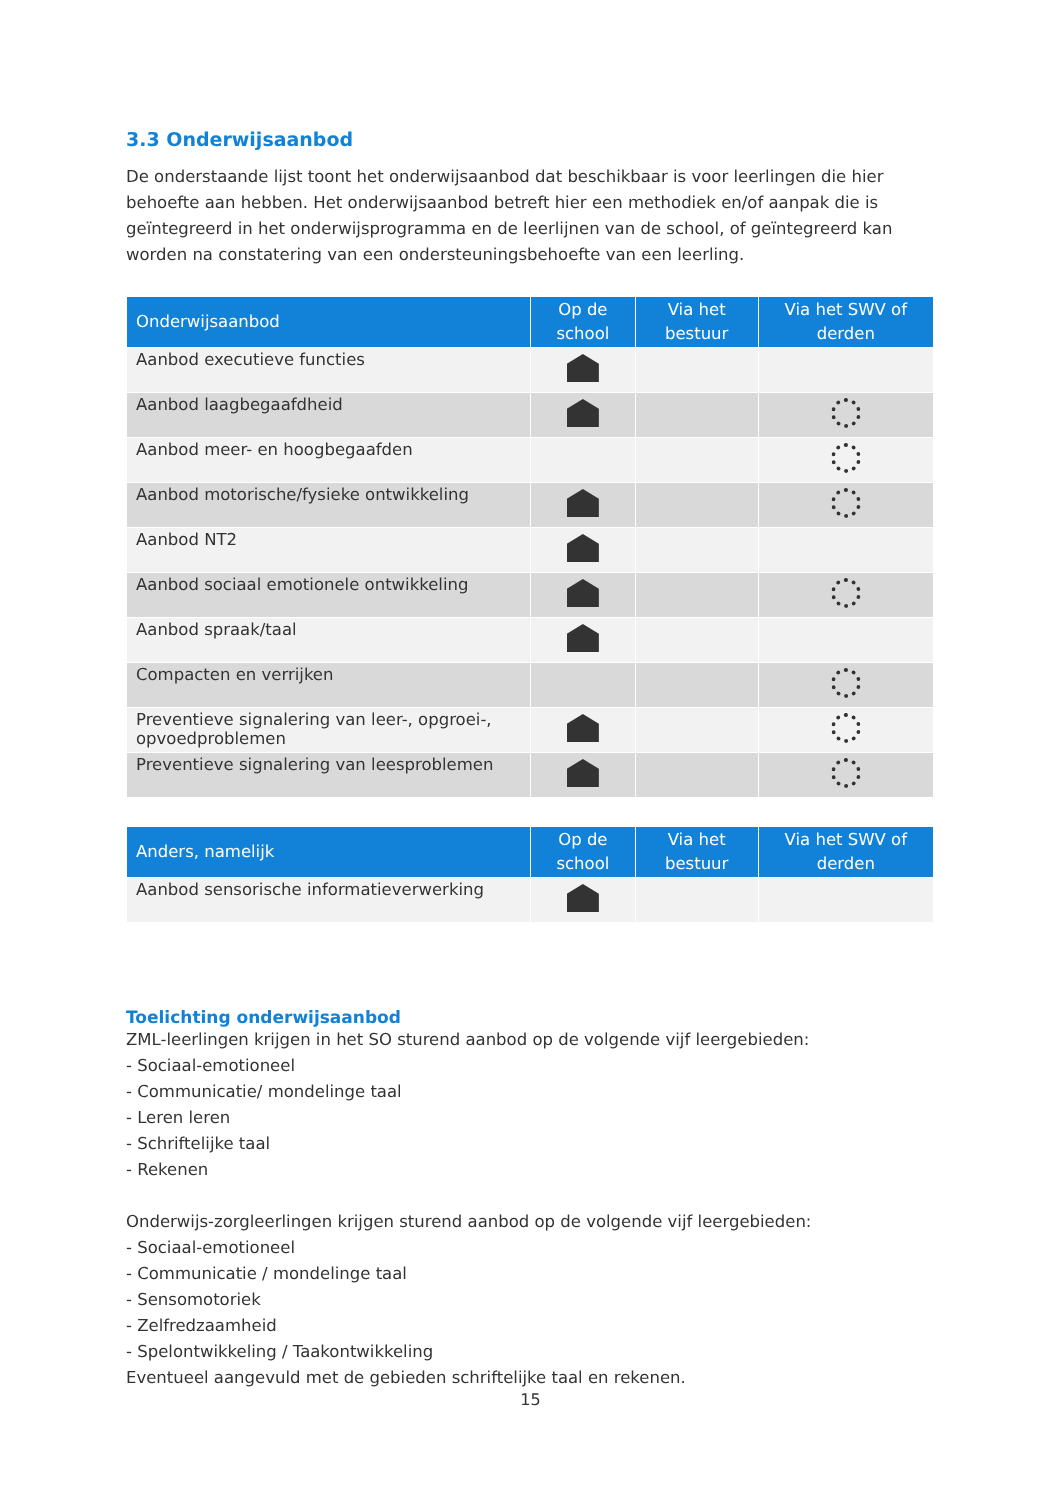3.3 Onderwijsaanbod
De onderstaande lijst toont het onderwijsaanbod dat beschikbaar is voor leerlingen die hier behoefte aan hebben. Het onderwijsaanbod betreft hier een methodiek en/of aanpak die is geïntegreerd in het onderwijsprogramma en de leerlijnen van de school, of geïntegreerd kan worden na constatering van een ondersteuningsbehoefte van een leerling.
| Onderwijsaanbod | Op de school | Via het bestuur | Via het SWV of derden |
| --- | --- | --- | --- |
| Aanbod executieve functies | | | |
| Aanbod laagbegaafdheid | | | |
| Aanbod meer- en hoogbegaafden | | | |
| Aanbod motorische/fysieke ontwikkeling | | | |
| Aanbod NT2 | | | |
| Aanbod sociaal emotionele ontwikkeling | | | |
| Aanbod spraak/taal | | | |
| Compacten en verrijken | | | |
| Preventieve signalering van leer-, opgroei-, opvoedproblemen | | | |
| Preventieve signalering van leesproblemen | | | |
| Anders, namelijk | Op de school | Via het bestuur | Via het SWV of derden |
| --- | --- | --- | --- |
| Aanbod sensorische informatieverwerking | | | |
Toelichting onderwijsaanbod
ZML-leerlingen krijgen in het SO sturend aanbod op de volgende vijf leergebieden:
- Sociaal-emotioneel
- Communicatie/ mondelinge taal
- Leren leren
- Schriftelijke taal
- Rekenen
Onderwijs-zorgleerlingen krijgen sturend aanbod op de volgende vijf leergebieden:
- Sociaal-emotioneel
- Communicatie / mondelinge taal
- Sensomotoriek
- Zelfredzaamheid
- Spelontwikkeling / Taakontwikkeling
Eventueel aangevuld met de gebieden schriftelijke taal en rekenen.
15